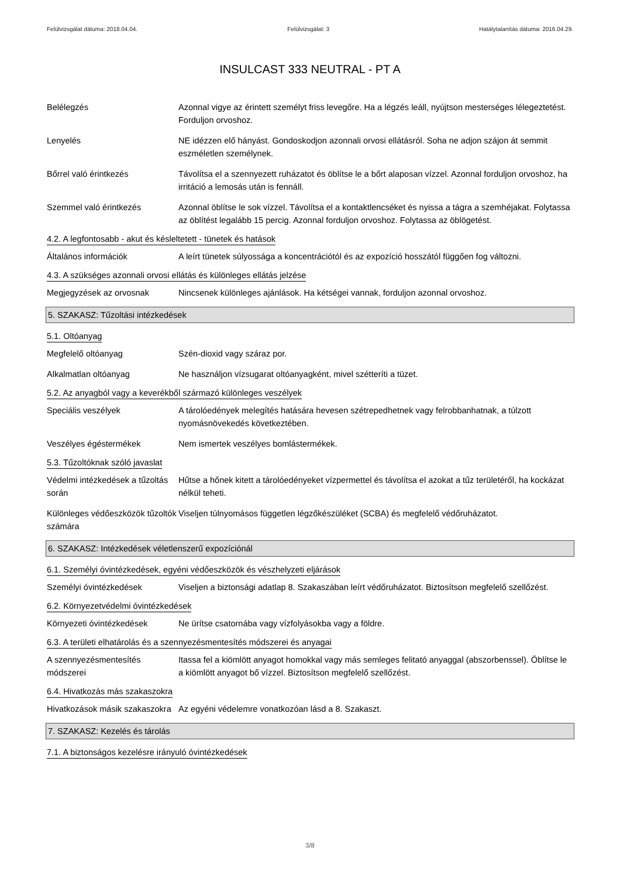Felülvizsgálat dátuma: 2018.04.04. Felülvizsgálat: 3 Hatálytalanítás dátuma: 2016.04.29.
INSULCAST 333 NEUTRAL - PT A
Belélegzés Azonnal vigye az érintett személyt friss levegőre. Ha a légzés leáll, nyújtson mesterséges lélegeztetést. Forduljon orvoshoz.
Lenyelés NE idézzen elő hányást. Gondoskodjon azonnali orvosi ellátásról. Soha ne adjon szájon át semmit eszméletlen személynek.
Bőrrel való érintkezés Távolítsa el a szennyezett ruházatot és öblítse le a bőrt alaposan vízzel. Azonnal forduljon orvoshoz, ha irritáció a lemosás után is fennáll.
Szemmel való érintkezés Azonnal öblítse le sok vízzel. Távolítsa el a kontaktlencséket és nyissa a tágra a szemhéjakat. Folytassa az öblítést legalább 15 percig. Azonnal forduljon orvoshoz. Folytassa az öblögetést.
4.2. A legfontosabb - akut és késleltetett - tünetek és hatások
Általános információk A leírt tünetek súlyossága a koncentrációtól és az expozíció hosszától függően fog változni.
4.3. A szükséges azonnali orvosi ellátás és különleges ellátás jelzése
Megjegyzések az orvosnak Nincsenek különleges ajánlások. Ha kétségei vannak, forduljon azonnal orvoshoz.
5. SZAKASZ: Tűzoltási intézkedések
5.1. Oltóanyag
Megfelelő oltóanyag Szén-dioxid vagy száraz por.
Alkalmatlan oltóanyag Ne használjon vízsugarat oltóanyagként, mivel szétteríti a tüzet.
5.2. Az anyagból vagy a keverékből származó különleges veszélyek
Speciális veszélyek A tárolóedények melegítés hatására hevesen szétrepedhetnek vagy felrobbanhatnak, a túlzott nyomásnövekedés következtében.
Veszélyes égéstermékek Nem ismertek veszélyes bomlástermékek.
5.3. Tűzoltóknak szóló javaslat
Védelmi intézkedések a tűzoltás során
Hűtse a hőnek kitett a tárolóedényeket vízpermettel és távolítsa el azokat a tűz területéről, ha kockázat nélkül teheti.
Különleges védőeszközök tűzoltók számára
Viseljen túlnyomásos független légzőkészüléket (SCBA) és megfelelő védőruházatot.
6. SZAKASZ: Intézkedések véletlenszerű expozíciónál
6.1. Személyi óvintézkedések, egyéni védőeszközök és vészhelyzeti eljárások
Személyi óvintézkedések Viseljen a biztonsági adatlap 8. Szakaszában leírt védőruházatot. Biztosítson megfelelő szellőzést.
6.2. Környezetvédelmi óvintézkedések
Környezeti óvintézkedések Ne ürítse csatornába vagy vízfolyásokba vagy a földre.
6.3. A területi elhatárolás és a szennyezésmentesítés módszerei és anyagai
A szennyezésmentesítés módszerei
Itassa fel a kiömlött anyagot homokkal vagy más semleges felitató anyaggal (abszorbenssel). Öblítse le a kiömlött anyagot bő vízzel. Biztosítson megfelelő szellőzést.
6.4. Hivatkozás más szakaszokra
Hivatkozások másik szakaszokra
Az egyéni védelemre vonatkozóan lásd a 8. Szakaszt.
7. SZAKASZ: Kezelés és tárolás
7.1. A biztonságos kezelésre irányuló óvintézkedések
3/8